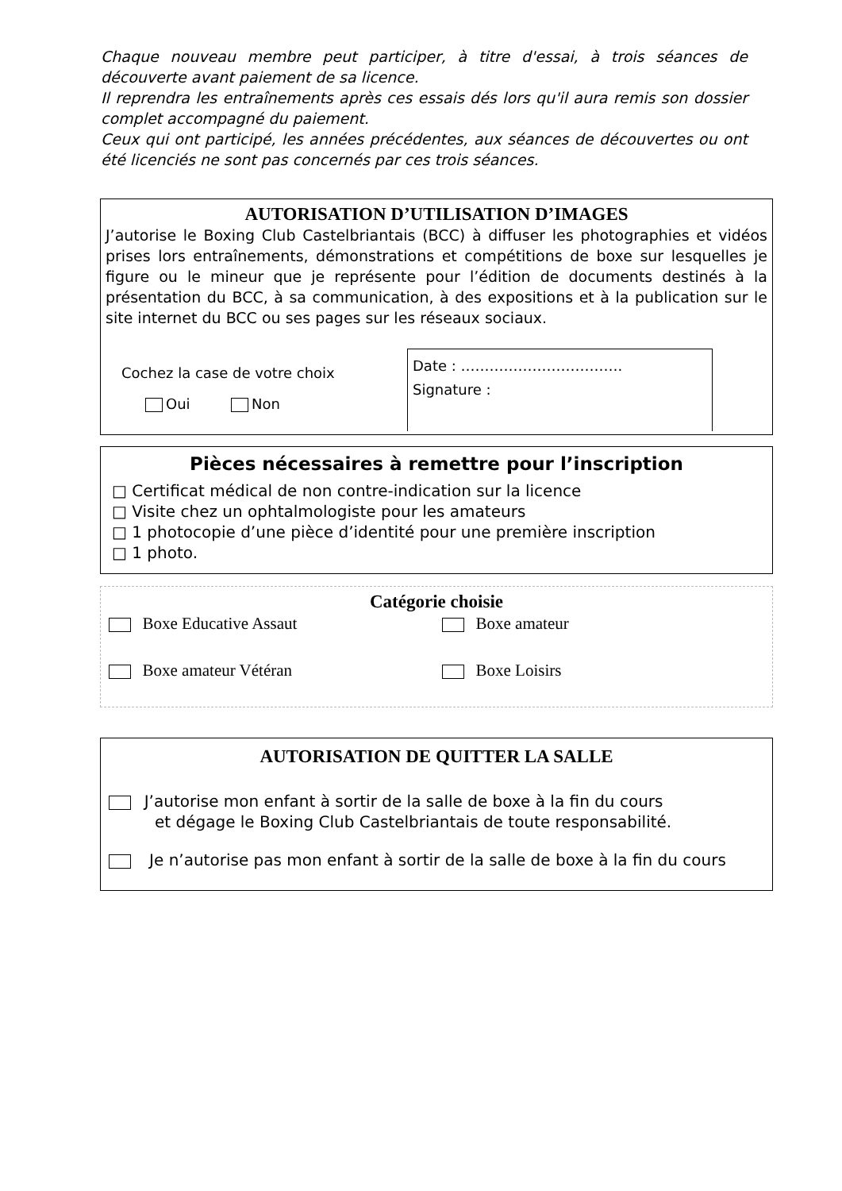Chaque nouveau membre peut participer, à titre d'essai, à trois séances de découverte avant paiement de sa licence.
Il reprendra les entraînements après ces essais dés lors qu'il aura remis son dossier complet accompagné du paiement.
Ceux qui ont participé, les années précédentes, aux séances de découvertes ou ont été licenciés ne sont pas concernés par ces trois séances.
AUTORISATION D’UTILISATION D’IMAGES
J’autorise le Boxing Club Castelbriantais (BCC) à diffuser les photographies et vidéos prises lors entraînements, démonstrations et compétitions de boxe sur lesquelles je figure ou le mineur que je représente pour l’édition de documents destinés à la présentation du BCC, à sa communication, à des expositions et à la publication sur le site internet du BCC ou ses pages sur les réseaux sociaux.
Cochez la case de votre choix
Oui Non
Date : …………………………….
Signature :
Pièces nécessaires à remettre pour l’inscription
□ Certificat médical de non contre-indication sur la licence
□ Visite chez un ophtalmologiste pour les amateurs
□ 1 photocopie d’une pièce d’identité pour une première inscription
□ 1 photo.
Catégorie choisie
Boxe Educative Assaut Boxe amateur
Boxe amateur Vétéran Boxe Loisirs
AUTORISATION DE QUITTER LA SALLE
J’autorise mon enfant à sortir de la salle de boxe à la fin du cours
et dégage le Boxing Club Castelbriantais de toute responsabilité.
Je n’autorise pas mon enfant à sortir de la salle de boxe à la fin du cours